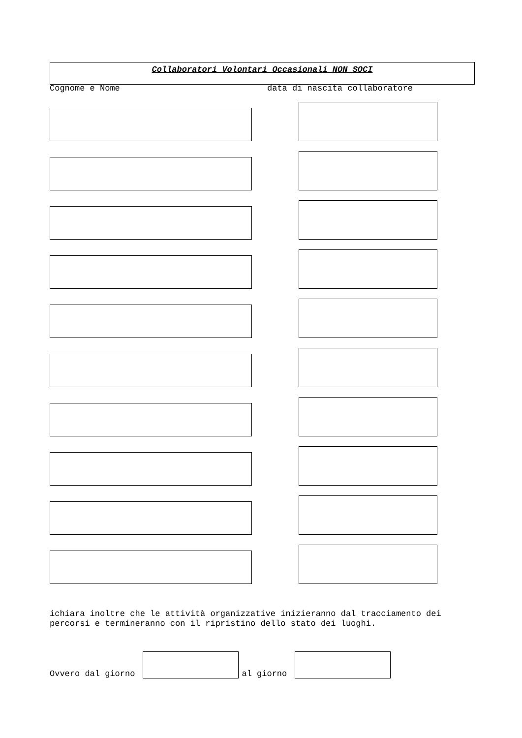Collaboratori Volontari Occasionali NON SOCI
Cognome e Nome data di nascita collaboratore
ichiara inoltre che le attività organizzative inizieranno dal tracciamento dei percorsi e termineranno con il ripristino dello stato dei luoghi.
Ovvero dal giorno al giorno